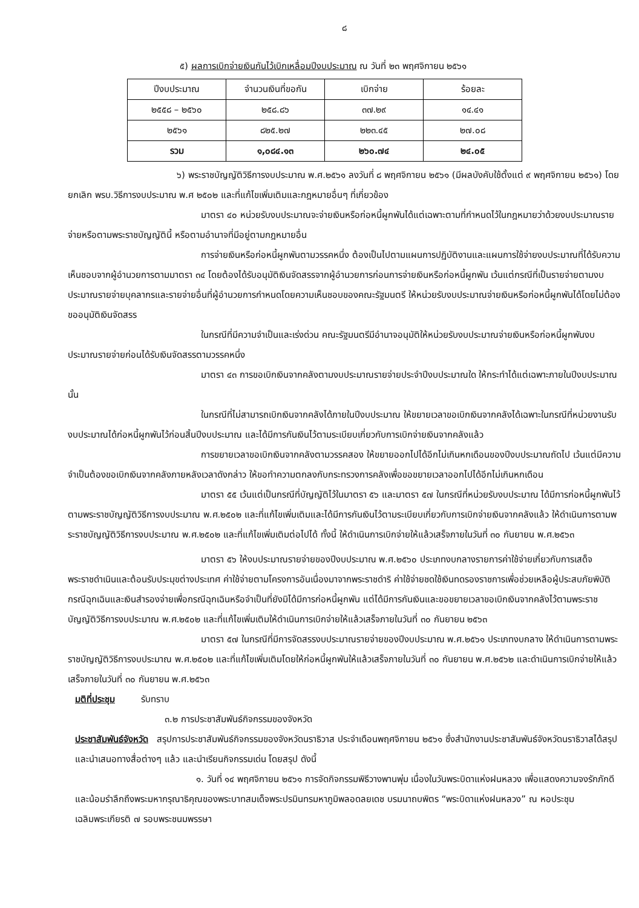๘
๕) ผลการเบิกจ่ายเงินกันไว้เบิกเหลื่อมปีงบประมาณ ณ วันที่ ๒๓ พฤศจิกายน ๒๕๖๑
| ปีงบประมาณ | จำนวนเงินที่ขอกัน | เบิกจ่าย | ร้อยละ |
| --- | --- | --- | --- |
| ๒๕๕๘ – ๒๕๖๐ | ๒๕๘.๘๖ | ๓๗.๒๙ | ๑๔.๔๑ |
| ๒๕๖๑ | ๘๒๕.๒๗ | ๒๒๓.๔๕ | ๒๗.๐๘ |
| รวม | ๑,๐๘๔.๑๓ | ๒๖๐.๗๔ | ๒๔.๐๕ |
๖) พระราชบัญญัติวิธีการงบประมาณ พ.ศ.๒๕๖๑ ลงวันที่ ๘ พฤศจิกายน ๒๕๖๑ (มีผลบังคับใช้ตั้งแต่ ๙ พฤศจิกายน ๒๕๖๑) โดยยกเลิก พรบ.วิธีการงบประมาณ พ.ศ ๒๕๐๒ และที่แก้ไขเพิ่มเติมและกฎหมายอื่นๆ ที่เกี่ยวข้อง
มาตรา ๔๐ หน่วยรับงบประมาณจะจ่ายเงินหรือก่อหนี้ผูกพันได้แต่เฉพาะตามที่กำหนดไว้ในกฎหมายว่าด้วยงบประมาณรายจ่ายหรือตามพระราชบัญญัตินี้ หรือตามอำนาจที่มีอยู่ตามกฎหมายอื่น
การจ่ายเงินหรือก่อหนี้ผูกพันตามวรรคหนึ่ง ต้องเป็นไปตามแผนการปฏิบัติงานและแผนการใช้จ่ายงบประมาณที่ได้รับความเห็นชอบจากผู้อำนวยการตามมาตรา ๓๔ โดยต้องได้รับอนุมัติเงินจัดสรรจากผู้อำนวยการก่อนการจ่ายเงินหรือก่อหนี้ผูกพัน เว้นแต่กรณีที่เป็นรายจ่ายตามงบประมาณรายจ่ายบุคลากรและรายจ่ายอื่นที่ผู้อำนวยการกำหนดโดยความเห็นชอบของคณะรัฐมนตรี ให้หน่วยรับงบประมาณจ่ายเงินหรือก่อหนี้ผูกพันได้โดยไม่ต้องขออนุมัติเงินจัดสรร
ในกรณีที่มีความจำเป็นและเร่งด่วน คณะรัฐมนตรีมีอำนาจอนุมัติให้หน่วยรับงบประมาณจ่ายเงินหรือก่อหนี้ผูกพันงบประมาณรายจ่ายก่อนได้รับเงินจัดสรรตามวรรคหนึ่ง
มาตรา ๔๓ การขอเบิกเงินจากคลังตามงบประมาณรายจ่ายประจำปีงบประมาณใด ให้กระทำได้แต่เฉพาะภายในปีงบประมาณนั้น
ในกรณีที่ไม่สามารถเบิกเงินจากคลังได้ภายในปีงบประมาณ ให้ขยายเวลาขอเบิกเงินจากคลังได้เฉพาะในกรณีที่หน่วยงานรับงบประมาณได้ก่อหนี้ผูกพันไว้ก่อนสิ้นปีงบประมาณ และได้มีการกันเงินไว้ตามระเบียบเกี่ยวกับการเบิกจ่ายเงินจากคลังแล้ว
การขยายเวลาขอเบิกเงินจากคลังตามวรรคสอง ให้ขยายออกไปได้อีกไม่เกินหกเดือนของปีงบประมาณถัดไป เว้นแต่มีความจำเป็นต้องขอเบิกเงินจากคลังภายหลังเวลาดังกล่าว ให้ขอทำความตกลงกับกระทรวงการคลังเพื่อขอขยายเวลาออกไปได้อีกไม่เกินหกเดือน
มาตรา ๕๕ เว้นแต่เป็นกรณีที่บัญญัติไว้ในมาตรา ๕๖ และมาตรา ๕๗ ในกรณีที่หน่วยรับงบประมาณ ได้มีการก่อหนี้ผูกพันไว้ตามพระราชบัญญัติวิธีการงบประมาณ พ.ศ.๒๕๐๒ และที่แก้ไขเพิ่มเติมและได้มีการกันเงินไว้ตามระเบียบเกี่ยวกับการเบิกจ่ายเงินจากคลังแล้ว ให้ดำเนินการตามพระราชบัญญัติวิธีการงบประมาณ พ.ศ.๒๕๐๒ และที่แก้ไขเพิ่มเติมต่อไปได้ ทั้งนี้ ให้ดำเนินการเบิกจ่ายให้แล้วเสร็จภายในวันที่ ๓๐ กันยายน พ.ศ.๒๕๖๓
มาตรา ๕๖ ให้งบประมาณรายจ่ายของปีงบประมาณ พ.ศ.๒๕๖๐ ประเภทงบกลางรายการค่าใช้จ่ายเกี่ยวกับการเสด็จพระราชดำเนินและต้อนรับประมุขต่างประเทศ ค่าใช้จ่ายตามโครงการอันเนื่องมาจากพระราชดำริ ค่าใช้จ่ายชดใช้เงินทดรองราชการเพื่อช่วยเหลือผู้ประสบภัยพิบัติกรณีฉุกเฉินและเงินสำรองจ่ายเพื่อกรณีฉุกเฉินหรือจำเป็นที่ยังมิได้มีการก่อหนี้ผูกพัน แต่ได้มีการกันเงินและขอขยายเวลาขอเบิกเงินจากคลังไว้ตามพระราชบัญญัติวิธีการงบประมาณ พ.ศ.๒๕๐๒ และที่แก้ไขเพิ่มเติมให้ดำเนินการเบิกจ่ายให้แล้วเสร็จภายในวันที่ ๓๐ กันยายน ๒๕๖๓
มาตรา ๕๗ ในกรณีที่มีการจัดสรรงบประมาณรายจ่ายของปีงบประมาณ พ.ศ.๒๕๖๑ ประเภทงบกลาง ให้ดำเนินการตามพระราชบัญญัติวิธีการงบประมาณ พ.ศ.๒๕๐๒ และที่แก้ไขเพิ่มเติมโดยให้ก่อหนี้ผูกพันให้แล้วเสร็จภายในวันที่ ๓๐ กันยายน พ.ศ.๒๕๖๒ และดำเนินการเบิกจ่ายให้แล้วเสร็จภายในวันที่ ๓๐ กันยายน พ.ศ.๒๕๖๓
มติที่ประชุม รับทราบ
๓.๒ การประชาสัมพันธ์กิจกรรมของจังหวัด
ประชาสัมพันธ์จังหวัด สรุปการประชาสัมพันธ์กิจกรรมของจังหวัดนราธิวาส ประจำเดือนพฤศจิกายน ๒๕๖๑ ซึ่งสำนักงานประชาสัมพันธ์จังหวัดนราธิวาสได้สรุปและนำเสนอทางสื่อต่างๆ แล้ว และนำเรียนกิจกรรมเด่น โดยสรุป ดังนี้
๑. วันที่ ๑๔ พฤศจิกายน ๒๕๖๑ การจัดกิจกรรมพิธีวางพานพุ่ม เนื่องในวันพระบิดาแห่งฝนหลวง เพื่อแสดงความจงรักภักดี และน้อมรำลึกถึงพระมหากรุณาธิคุณของพระบาทสมเด็จพระปรมินทรมหาภูมิพลอดลยเดช บรมนาถบพิตร “พระบิดาแห่งฝนหลวง” ณ หอประชุมเฉลิมพระเกียรติ ๗ รอบพระชนมพรรษา